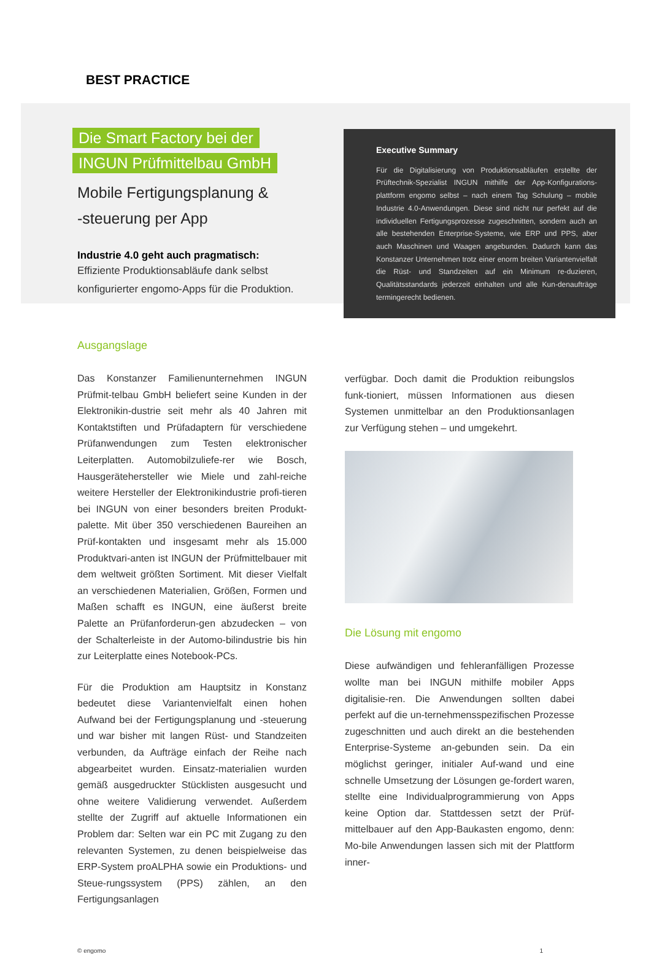BEST PRACTICE
Die Smart Factory bei der
INGUN Prüfmittelbau GmbH
Mobile Fertigungsplanung &
-steuerung per App
Industrie 4.0 geht auch pragmatisch:
Effiziente Produktionsabläufe dank selbst konfigurierter engomo-Apps für die Produktion.
Executive Summary
Für die Digitalisierung von Produktionsabläufen erstellte der Prüftechnik-Spezialist INGUN mithilfe der App-Konfigurations-plattform engomo selbst – nach einem Tag Schulung – mobile Industrie 4.0-Anwendungen. Diese sind nicht nur perfekt auf die individuellen Fertigungsprozesse zugeschnitten, sondern auch an alle bestehenden Enterprise-Systeme, wie ERP und PPS, aber auch Maschinen und Waagen angebunden. Dadurch kann das Konstanzer Unternehmen trotz einer enorm breiten Variantenvielfalt die Rüst- und Standzeiten auf ein Minimum re-duzieren, Qualitätsstandards jederzeit einhalten und alle Kun-denaufträge termingerecht bedienen.
Ausgangslage
Das Konstanzer Familienunternehmen INGUN Prüfmit-telbau GmbH beliefert seine Kunden in der Elektronikin-dustrie seit mehr als 40 Jahren mit Kontaktstiften und Prüfadaptern für verschiedene Prüfanwendungen zum Testen elektronischer Leiterplatten. Automobilzuliefe-rer wie Bosch, Hausgerätehersteller wie Miele und zahl-reiche weitere Hersteller der Elektronikindustrie profi-tieren bei INGUN von einer besonders breiten Produkt-palette. Mit über 350 verschiedenen Baureihen an Prüf-kontakten und insgesamt mehr als 15.000 Produktvari-anten ist INGUN der Prüfmittelbauer mit dem weltweit größten Sortiment. Mit dieser Vielfalt an verschiedenen Materialien, Größen, Formen und Maßen schafft es INGUN, eine äußerst breite Palette an Prüfanforderun-gen abzudecken – von der Schalterleiste in der Automo-bilindustrie bis hin zur Leiterplatte eines Notebook-PCs.
Für die Produktion am Hauptsitz in Konstanz bedeutet diese Variantenvielfalt einen hohen Aufwand bei der Fertigungsplanung und -steuerung und war bisher mit langen Rüst- und Standzeiten verbunden, da Aufträge einfach der Reihe nach abgearbeitet wurden. Einsatz-materialien wurden gemäß ausgedruckter Stücklisten ausgesucht und ohne weitere Validierung verwendet. Außerdem stellte der Zugriff auf aktuelle Informationen ein Problem dar: Selten war ein PC mit Zugang zu den relevanten Systemen, zu denen beispielweise das ERP-System proALPHA sowie ein Produktions- und Steue-rungssystem (PPS) zählen, an den Fertigungsanlagen
verfügbar. Doch damit die Produktion reibungslos funk-tioniert, müssen Informationen aus diesen Systemen unmittelbar an den Produktionsanlagen zur Verfügung stehen – und umgekehrt.
Die Lösung mit engomo
Diese aufwändigen und fehleranfälligen Prozesse wollte man bei INGUN mithilfe mobiler Apps digitalisie-ren. Die Anwendungen sollten dabei perfekt auf die un-ternehmensspezifischen Prozesse zugeschnitten und auch direkt an die bestehenden Enterprise-Systeme an-gebunden sein. Da ein möglichst geringer, initialer Auf-wand und eine schnelle Umsetzung der Lösungen ge-fordert waren, stellte eine Individualprogrammierung von Apps keine Option dar. Stattdessen setzt der Prüf-mittelbauer auf den App-Baukasten engomo, denn: Mo-bile Anwendungen lassen sich mit der Plattform inner-
© engomo 1